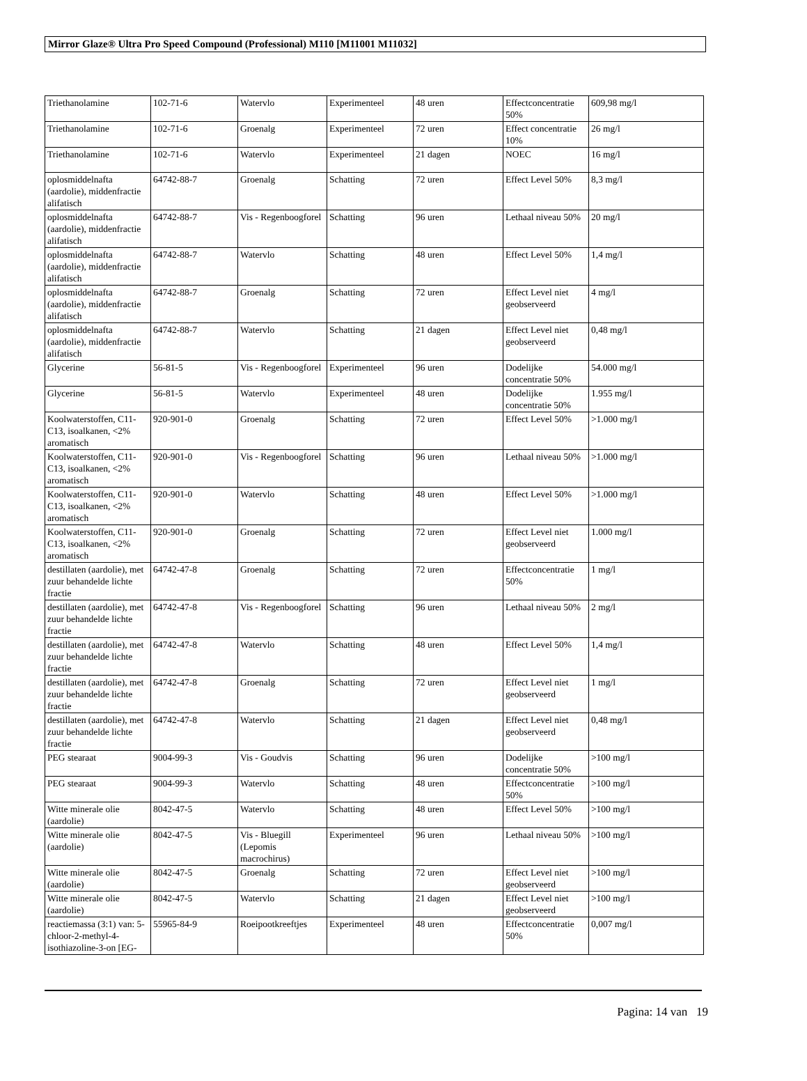Mirror Glaze® Ultra Pro Speed Compound (Professional) M110 [M11001 M11032]
| Triethanolamine | 102-71-6 | Watervlo | Experimenteel | 48 uren | Effectconcentratie 50% | 609,98 mg/l |
| Triethanolamine | 102-71-6 | Groenalg | Experimenteel | 72 uren | Effect concentratie 10% | 26 mg/l |
| Triethanolamine | 102-71-6 | Watervlo | Experimenteel | 21 dagen | NOEC | 16 mg/l |
| oplosmiddelnafta (aardolie), middenfractie alifatisch | 64742-88-7 | Groenalg | Schatting | 72 uren | Effect Level 50% | 8,3 mg/l |
| oplosmiddelnafta (aardolie), middenfractie alifatisch | 64742-88-7 | Vis - Regenboogforel | Schatting | 96 uren | Lethaal niveau 50% | 20 mg/l |
| oplosmiddelnafta (aardolie), middenfractie alifatisch | 64742-88-7 | Watervlo | Schatting | 48 uren | Effect Level 50% | 1,4 mg/l |
| oplosmiddelnafta (aardolie), middenfractie alifatisch | 64742-88-7 | Groenalg | Schatting | 72 uren | Effect Level niet geobserveerd | 4 mg/l |
| oplosmiddelnafta (aardolie), middenfractie alifatisch | 64742-88-7 | Watervlo | Schatting | 21 dagen | Effect Level niet geobserveerd | 0,48 mg/l |
| Glycerine | 56-81-5 | Vis - Regenboogforel | Experimenteel | 96 uren | Dodelijke concentratie 50% | 54.000 mg/l |
| Glycerine | 56-81-5 | Watervlo | Experimenteel | 48 uren | Dodelijke concentratie 50% | 1.955 mg/l |
| Koolwaterstoffen, C11-C13, isoalkanen, <2% aromatisch | 920-901-0 | Groenalg | Schatting | 72 uren | Effect Level 50% | >1.000 mg/l |
| Koolwaterstoffen, C11-C13, isoalkanen, <2% aromatisch | 920-901-0 | Vis - Regenboogforel | Schatting | 96 uren | Lethaal niveau 50% | >1.000 mg/l |
| Koolwaterstoffen, C11-C13, isoalkanen, <2% aromatisch | 920-901-0 | Watervlo | Schatting | 48 uren | Effect Level 50% | >1.000 mg/l |
| Koolwaterstoffen, C11-C13, isoalkanen, <2% aromatisch | 920-901-0 | Groenalg | Schatting | 72 uren | Effect Level niet geobserveerd | 1.000 mg/l |
| destillaten (aardolie), met zuur behandelde lichte fractie | 64742-47-8 | Groenalg | Schatting | 72 uren | Effectconcentratie 50% | 1 mg/l |
| destillaten (aardolie), met zuur behandelde lichte fractie | 64742-47-8 | Vis - Regenboogforel | Schatting | 96 uren | Lethaal niveau 50% | 2 mg/l |
| destillaten (aardolie), met zuur behandelde lichte fractie | 64742-47-8 | Watervlo | Schatting | 48 uren | Effect Level 50% | 1,4 mg/l |
| destillaten (aardolie), met zuur behandelde lichte fractie | 64742-47-8 | Groenalg | Schatting | 72 uren | Effect Level niet geobserveerd | 1 mg/l |
| destillaten (aardolie), met zuur behandelde lichte fractie | 64742-47-8 | Watervlo | Schatting | 21 dagen | Effect Level niet geobserveerd | 0,48 mg/l |
| PEG stearaat | 9004-99-3 | Vis - Goudvis | Schatting | 96 uren | Dodelijke concentratie 50% | >100 mg/l |
| PEG stearaat | 9004-99-3 | Watervlo | Schatting | 48 uren | Effectconcentratie 50% | >100 mg/l |
| Witte minerale olie (aardolie) | 8042-47-5 | Watervlo | Schatting | 48 uren | Effect Level 50% | >100 mg/l |
| Witte minerale olie (aardolie) | 8042-47-5 | Vis - Bluegill (Lepomis macrochirus) | Experimenteel | 96 uren | Lethaal niveau 50% | >100 mg/l |
| Witte minerale olie (aardolie) | 8042-47-5 | Groenalg | Schatting | 72 uren | Effect Level niet geobserveerd | >100 mg/l |
| Witte minerale olie (aardolie) | 8042-47-5 | Watervlo | Schatting | 21 dagen | Effect Level niet geobserveerd | >100 mg/l |
| reactiemassa (3:1) van: 5-chloor-2-methyl-4-isothiazoline-3-on [EG- | 55965-84-9 | Roeipootkreeftjes | Experimenteel | 48 uren | Effectconcentratie 50% | 0,007 mg/l |
Pagina: 14 van 19